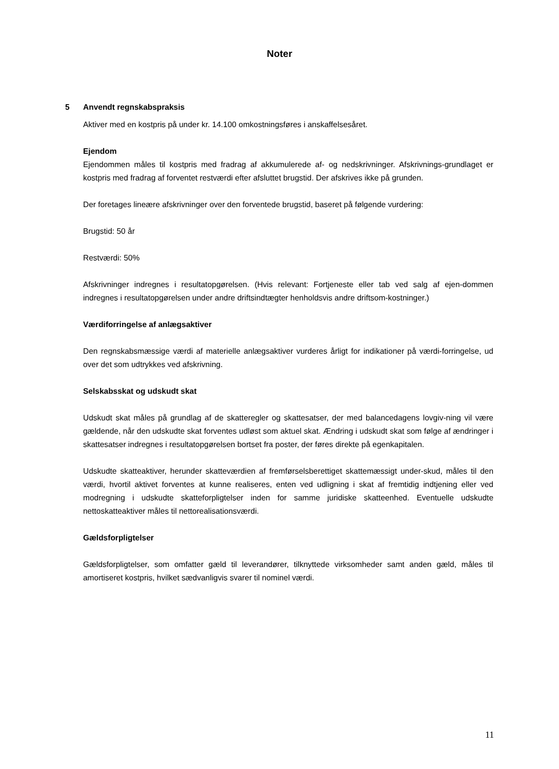Noter
5 Anvendt regnskabspraksis
Aktiver med en kostpris på under kr. 14.100 omkostningsføres i anskaffelsesåret.
Ejendom
Ejendommen måles til kostpris med fradrag af akkumulerede af- og nedskrivninger. Afskrivnings-grundlaget er kostpris med fradrag af forventet restværdi efter afsluttet brugstid. Der afskrives ikke på grunden.
Der foretages lineære afskrivninger over den forventede brugstid, baseret på følgende vurdering:
Brugstid: 50 år
Restværdi: 50%
Afskrivninger indregnes i resultatopgørelsen. (Hvis relevant: Fortjeneste eller tab ved salg af ejen-dommen indregnes i resultatopgørelsen under andre driftsindtægter henholdsvis andre driftsom-kostninger.)
Værdiforringelse af anlægsaktiver
Den regnskabsmæssige værdi af materielle anlægsaktiver vurderes årligt for indikationer på værdi-forringelse, ud over det som udtrykkes ved afskrivning.
Selskabsskat og udskudt skat
Udskudt skat måles på grundlag af de skatteregler og skattesatser, der med balancedagens lovgiv-ning vil være gældende, når den udskudte skat forventes udløst som aktuel skat. Ændring i udskudt skat som følge af ændringer i skattesatser indregnes i resultatopgørelsen bortset fra poster, der føres direkte på egenkapitalen.
Udskudte skatteaktiver, herunder skatteværdien af fremførselsberettiget skattemæssigt under-skud, måles til den værdi, hvortil aktivet forventes at kunne realiseres, enten ved udligning i skat af fremtidig indtjening eller ved modregning i udskudte skatteforpligtelser inden for samme juridiske skatteenhed. Eventuelle udskudte nettoskatteaktiver måles til nettorealisationsværdi.
Gældsforpligtelser
Gældsforpligtelser, som omfatter gæld til leverandører, tilknyttede virksomheder samt anden gæld, måles til amortiseret kostpris, hvilket sædvanligvis svarer til nominel værdi.
11